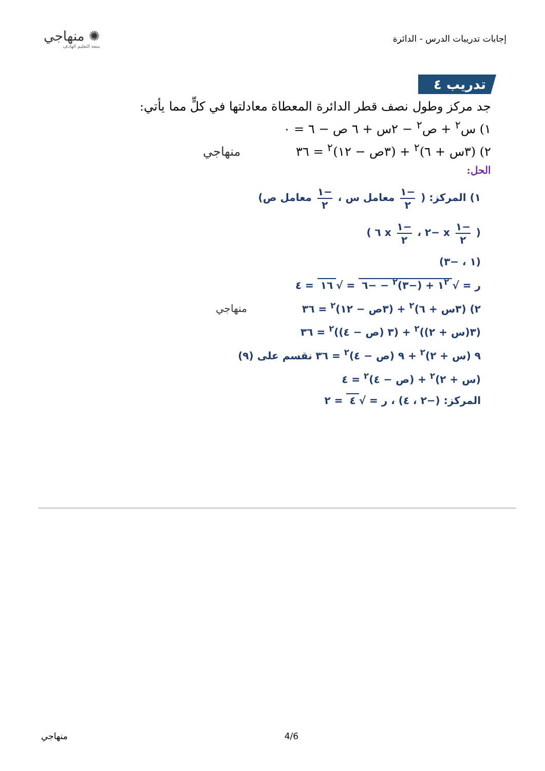إجابات تدريبات الدرس - الدائرة
✺ منهاجي
متعة التعليم الهادف
تدريب ٤
جد مركز وطول نصف قطر الدائرة المعطاة معادلتها في كلٍّ مما يأتي:
١) س<sup>٢</sup> + ص<sup>٢</sup> − ٢س + ٦ ص − ٦ = ٠
٢) (٣س + ٦)<sup>٢</sup> + (٣ص − ١٢)<sup>٢</sup> = ٣٦ منهاجي
الحل:
١) المركز: ( −١ ٢ معامل س ، −١ ٢ معامل ص)
( −١ ٢ x −٢ ، −١ ٢ x ٦ )
(١ ، −٣)
ر = √ ١<sup>٢</sup> + (−٣)<sup>٢</sup> − −٦ = √ ١٦ = ٤
٢) (٣س + ٦)<sup>٢</sup> + (٣ص − ١٢)<sup>٢</sup> = ٣٦ منهاجي
(٣(س + ٢))<sup>٢</sup> + (٣ (ص − ٤))<sup>٢</sup> = ٣٦
٩ (س + ٢)<sup>٢</sup> + ٩ (ص − ٤)<sup>٢</sup> = ٣٦ نقسم على (٩)
(س + ٢)<sup>٢</sup> + (ص − ٤)<sup>٢</sup> = ٤
المركز: (−٢ ، ٤) ، ر = √ ٤ = ٢
منهاجي 4/6